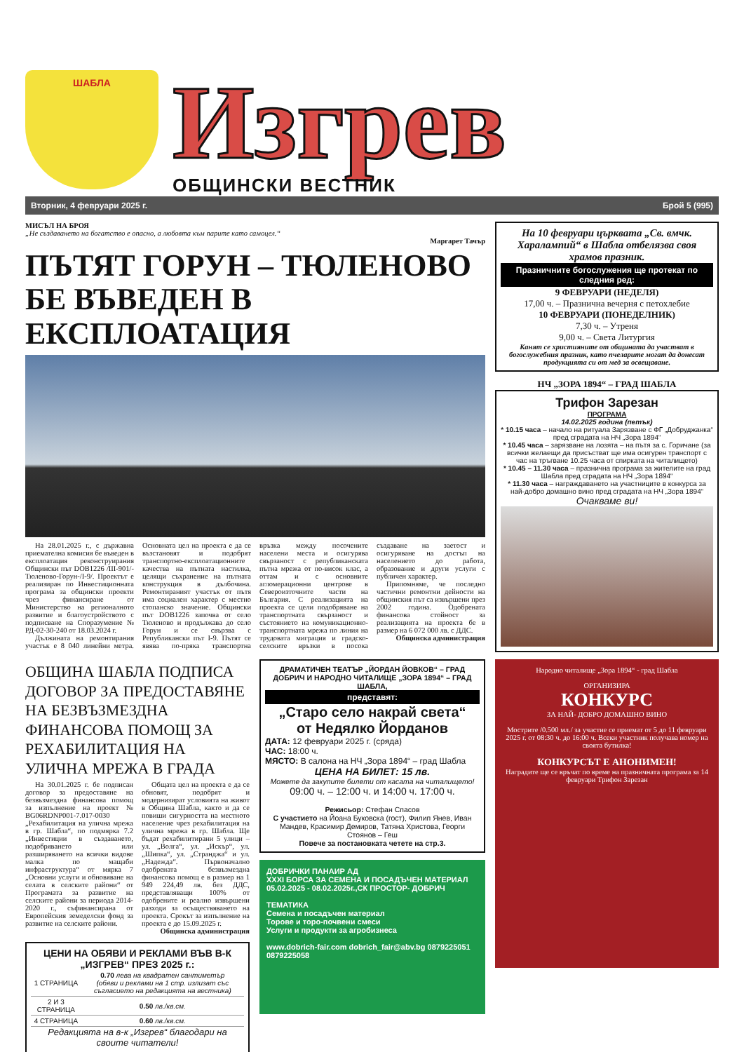ШАБЛА
Изгрев
ОБЩИНСКИ ВЕСТНИК
Вторник, 4 февруари 2025 г. Брой 5 (995)
МИСЪЛ НА БРОЯ
„Не създаването на богатство е опасно, а любовта към парите като самоцел.“
Маргарет Тачър
ПЪТЯТ ГОРУН – ТЮЛЕНОВО БЕ ВЪВЕДЕН В ЕКСПЛОАТАЦИЯ
На 28.01.2025 г., с държавна приемателна комисия бе въведен в експлоатация реконструирания Общински път DOB1226 /III-901/-Тюленово-Горун-/I-9/. Проектът е реализиран по Инвестиционната програма за общински проекти чрез финансиране от Министерство на регионалното развитие и благоустройството с подписване на Споразумение № РД-02-30-240 от 18.03.2024 г.
Дължината на ремонтирания участък е 8 040 линейни метра. Основната цел на проекта е да се възстановят и подобрят транспортно-експлоатационните качества на пътната настилка, целящи съхранение на пътната конструкция в дълбочина. Ремонтираният участък от пътя има социален характер с местно стопанско значение. Общински път DOB1226 започва от село Тюленово и продължава до село Горун и се свързва с Републикански път I-9. Пътят се явява по-пряка транспортна връзка между посочените населени места и осигурява свързаност с републиканската пътна мрежа от по-висок клас, а оттам и с основните агломерационни центрове в Североизточните части на България. С реализацията на проекта се цели подобряване на транспортната свързаност и състоянието на комуникационно-транспортната мрежа по линия на трудовата миграция и градско-селските връзки в посока създаване на заетост и осигуряване на достъп на населението до работа, образование и други услуги с публичен характер.
Припомняме, че последно частични ремонтни дейности на общинския път са извършени през 2002 година. Одобрената финансова стойност за реализацията на проекта бе в размер на 6 072 000 лв. с ДДС.
Общинска администрация
ОБЩИНА ШАБЛА ПОДПИСА ДОГОВОР ЗА ПРЕДОСТАВЯНЕ НА БЕЗВЪЗМЕЗДНА ФИНАНСОВА ПОМОЩ ЗА РЕХАБИЛИТАЦИЯ НА УЛИЧНА МРЕЖА В ГРАДА
На 30.01.2025 г. бе подписан договор за предоставяне на безвъзмездна финансова помощ за изпълнение на проект № BG06RDNP001-7.017-0030 „Рехабилитация на улична мрежа в гр. Шабла“, по подмярка 7.2 „Инвестиции в създаването, подобряването или разширяването на всички видове малка по мащаби инфраструктура“ от мярка 7 „Основни услуги и обновяване на селата в селските райони“ от Програмата за развитие на селските райони за периода 2014-2020 г., съфинансирана от Европейския земеделски фонд за развитие на селските райони.
Общата цел на проекта е да се обновят, подобрят и модернизират условията на живот в Община Шабла, както и да се повиши сигурността на местното население чрез рехабилитация на улична мрежа в гр. Шабла. Ще бъдат рехабилитирани 5 улици – ул. „Волга“, ул. „Искър“, ул. „Шипка“, ул. „Странджа“ и ул. „Надежда“. Първоначално одобрената безвъзмездна финансова помощ е в размер на 1 949 224,49 лв. без ДДС, представляващи 100% от одобрените и реално извършени разходи за осъществяването на проекта. Срокът за изпълнение на проекта е до 15.09.2025 г.
Общинска администрация
ЦЕНИ НА ОБЯВИ И РЕКЛАМИ ВЪВ В-К „ИЗГРЕВ“ ПРЕЗ 2025 г.:
| 1 СТРАНИЦА | 0.70 лева на квадратен сантиметър (обяви и реклами на 1 стр. излизат със съгласието на редакцията на вестника) |
| 2 И 3 СТРАНИЦА | 0.50 лв./кв.см. |
| 4 СТРАНИЦА | 0.60 лв./кв.см. |
Редакцията на в-к „Изгрев“ благодари на своите читатели!
ДРАМАТИЧЕН ТЕАТЪР „ЙОРДАН ЙОВКОВ“ – ГРАД ДОБРИЧ И НАРОДНО ЧИТАЛИЩЕ „ЗОРА 1894“ – ГРАД ШАБЛА,
представят:
„Старо село накрай света“
от Недялко Йорданов
ДАТА: 12 февруари 2025 г. (сряда)
ЧАС: 18:00 ч.
МЯСТО: В салона на НЧ „Зора 1894“ – град Шабла
ЦЕНА НА БИЛЕТ: 15 лв.
Можете да закупите билети от касата на читалището!
09:00 ч. – 12:00 ч. и 14:00 ч. 17:00 ч.
Режисьор: Стефан Спасов
С участието на Йоана Буковска (гост), Филип Янев, Иван Мандев, Красимир Демиров, Татяна Христова, Георги Стоянов – Геш
Повече за постановката четете на стр.3.
ДОБРИЧКИ ПАНАИР АД
XXXI БОРСА ЗА СЕМЕНА И ПОСАДЪЧЕН МАТЕРИАЛ
05.02.2025 - 08.02.2025г.,СК ПРОСТОР- ДОБРИЧ
ТЕМАТИКА
Семена и посадъчен материал
Торове и торо-почвени смеси
Услуги и продукти за агробизнеса
www.dobrich-fair.com dobrich_fair@abv.bg 0879225051 0879225058
На 10 февруари църквата „Св. вмчк. Харалампий“ в Шабла отбелязва своя храмов празник.
Празничните богослужения ще протекат по следния ред:
9 ФЕВРУАРИ (НЕДЕЛЯ)
17,00 ч. – Празнична вечерня с петохлебие
10 ФЕВРУАРИ (ПОНЕДЕЛНИК)
7,30 ч. – Утреня
9,00 ч. – Света Литургия
Канят се християните от общината да участват в богослужебния празник, като пчеларите могат да донесат продукцията си от мед за освещаване.
НЧ „ЗОРА 1894“ – ГРАД ШАБЛА
Трифон Зарезан
ПРОГРАМА
14.02.2025 година (петък)
* 10.15 часа – начало на ритуала Зарязване с ФГ „Добруджанка“ пред сградата на НЧ „Зора 1894“
* 10.45 часа – зарязване на лозята – на пътя за с. Горичане (за всички желаещи да присъстват ще има осигурен транспорт с час на тръгване 10.25 часа от спирката на читалището)
* 10.45 – 11.30 часа – празнична програма за жителите на град Шабла пред сградата на НЧ „Зора 1894“
* 11.30 часа – награждаването на участниците в конкурса за най-добро домашно вино пред сградата на НЧ „Зора 1894“
Очакваме ви!
Народно читалище „Зора 1894“ - град Шабла
ОРГАНИЗИРА
КОНКУРС
ЗА НАЙ- ДОБРО ДОМАШНО ВИНО
Мострите /0.500 мл./ за участие се приемат от 5 до 11 февруари 2025 г. от 08:30 ч. до 16:00 ч. Всеки участник получава номер на своята бутилка!
КОНКУРСЪТ Е АНОНИМЕН!
Наградите ще се връчат по време на празничната програма за 14 февруари Трифон Зарезан